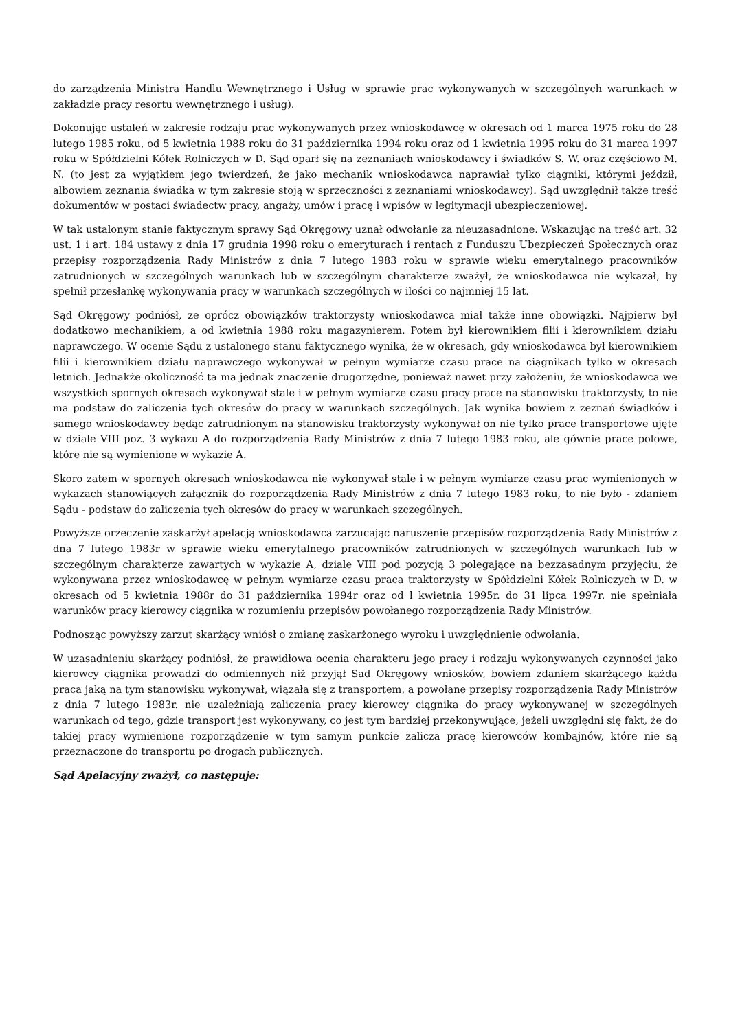do zarządzenia Ministra Handlu Wewnętrznego i Usług w sprawie prac wykonywanych w szczególnych warunkach w zakładzie pracy resortu wewnętrznego i usług).
Dokonując ustaleń w zakresie rodzaju prac wykonywanych przez wnioskodawcę w okresach od 1 marca 1975 roku do 28 lutego 1985 roku, od 5 kwietnia 1988 roku do 31 października 1994 roku oraz od 1 kwietnia 1995 roku do 31 marca 1997 roku w Spółdzielni Kółek Rolniczych w D. Sąd oparł się na zeznaniach wnioskodawcy i świadków S. W. oraz częściowo M. N. (to jest za wyjątkiem jego twierdzeń, że jako mechanik wnioskodawca naprawiał tylko ciągniki, którymi jeździł, albowiem zeznania świadka w tym zakresie stoją w sprzeczności z zeznaniami wnioskodawcy). Sąd uwzględnił także treść dokumentów w postaci świadectw pracy, angaży, umów i pracę i wpisów w legitymacji ubezpieczeniowej.
W tak ustalonym stanie faktycznym sprawy Sąd Okręgowy uznał odwołanie za nieuzasadnione. Wskazując na treść art. 32 ust. 1 i art. 184 ustawy z dnia 17 grudnia 1998 roku o emeryturach i rentach z Funduszu Ubezpieczeń Społecznych oraz przepisy rozporządzenia Rady Ministrów z dnia 7 lutego 1983 roku w sprawie wieku emerytalnego pracowników zatrudnionych w szczególnych warunkach lub w szczególnym charakterze zważył, że wnioskodawca nie wykazał, by spełnił przesłankę wykonywania pracy w warunkach szczególnych w ilości co najmniej 15 lat.
Sąd Okręgowy podniósł, ze oprócz obowiązków traktorzysty wnioskodawca miał także inne obowiązki. Najpierw był dodatkowo mechanikiem, a od kwietnia 1988 roku magazynierem. Potem był kierownikiem filii i kierownikiem działu naprawczego. W ocenie Sądu z ustalonego stanu faktycznego wynika, że w okresach, gdy wnioskodawca był kierownikiem filii i kierownikiem działu naprawczego wykonywał w pełnym wymiarze czasu prace na ciągnikach tylko w okresach letnich. Jednakże okoliczność ta ma jednak znaczenie drugorzędne, ponieważ nawet przy założeniu, że wnioskodawca we wszystkich spornych okresach wykonywał stale i w pełnym wymiarze czasu pracy prace na stanowisku traktorzysty, to nie ma podstaw do zaliczenia tych okresów do pracy w warunkach szczególnych. Jak wynika bowiem z zeznań świadków i samego wnioskodawcy będąc zatrudnionym na stanowisku traktorzysty wykonywał on nie tylko prace transportowe ujęte w dziale VIII poz. 3 wykazu A do rozporządzenia Rady Ministrów z dnia 7 lutego 1983 roku, ale gównie prace polowe, które nie są wymienione w wykazie A.
Skoro zatem w spornych okresach wnioskodawca nie wykonywał stale i w pełnym wymiarze czasu prac wymienionych w wykazach stanowiących załącznik do rozporządzenia Rady Ministrów z dnia 7 lutego 1983 roku, to nie było - zdaniem Sądu - podstaw do zaliczenia tych okresów do pracy w warunkach szczególnych.
Powyższe orzeczenie zaskarżył apelacją wnioskodawca zarzucając naruszenie przepisów rozporządzenia Rady Ministrów z dna 7 lutego 1983r w sprawie wieku emerytalnego pracowników zatrudnionych w szczególnych warunkach lub w szczególnym charakterze zawartych w wykazie A, dziale VIII pod pozycją 3 polegające na bezzasadnym przyjęciu, że wykonywana przez wnioskodawcę w pełnym wymiarze czasu praca traktorzysty w Spółdzielni Kółek Rolniczych w D. w okresach od 5 kwietnia 1988r do 31 października 1994r oraz od l kwietnia 1995r. do 31 lipca 1997r. nie spełniała warunków pracy kierowcy ciągnika w rozumieniu przepisów powołanego rozporządzenia Rady Ministrów.
Podnosząc powyższy zarzut skarżący wniósł o zmianę zaskarżonego wyroku i uwzględnienie odwołania.
W uzasadnieniu skarżący podniósł, że prawidłowa ocenia charakteru jego pracy i rodzaju wykonywanych czynności jako kierowcy ciągnika prowadzi do odmiennych niż przyjął Sad Okręgowy wniosków, bowiem zdaniem skarżącego każda praca jaką na tym stanowisku wykonywał, wiązała się z transportem, a powołane przepisy rozporządzenia Rady Ministrów z dnia 7 lutego 1983r. nie uzależniają zaliczenia pracy kierowcy ciągnika do pracy wykonywanej w szczególnych warunkach od tego, gdzie transport jest wykonywany, co jest tym bardziej przekonywujące, jeżeli uwzględni się fakt, że do takiej pracy wymienione rozporządzenie w tym samym punkcie zalicza pracę kierowców kombajnów, które nie są przeznaczone do transportu po drogach publicznych.
Sąd Apelacyjny zważył, co następuje: